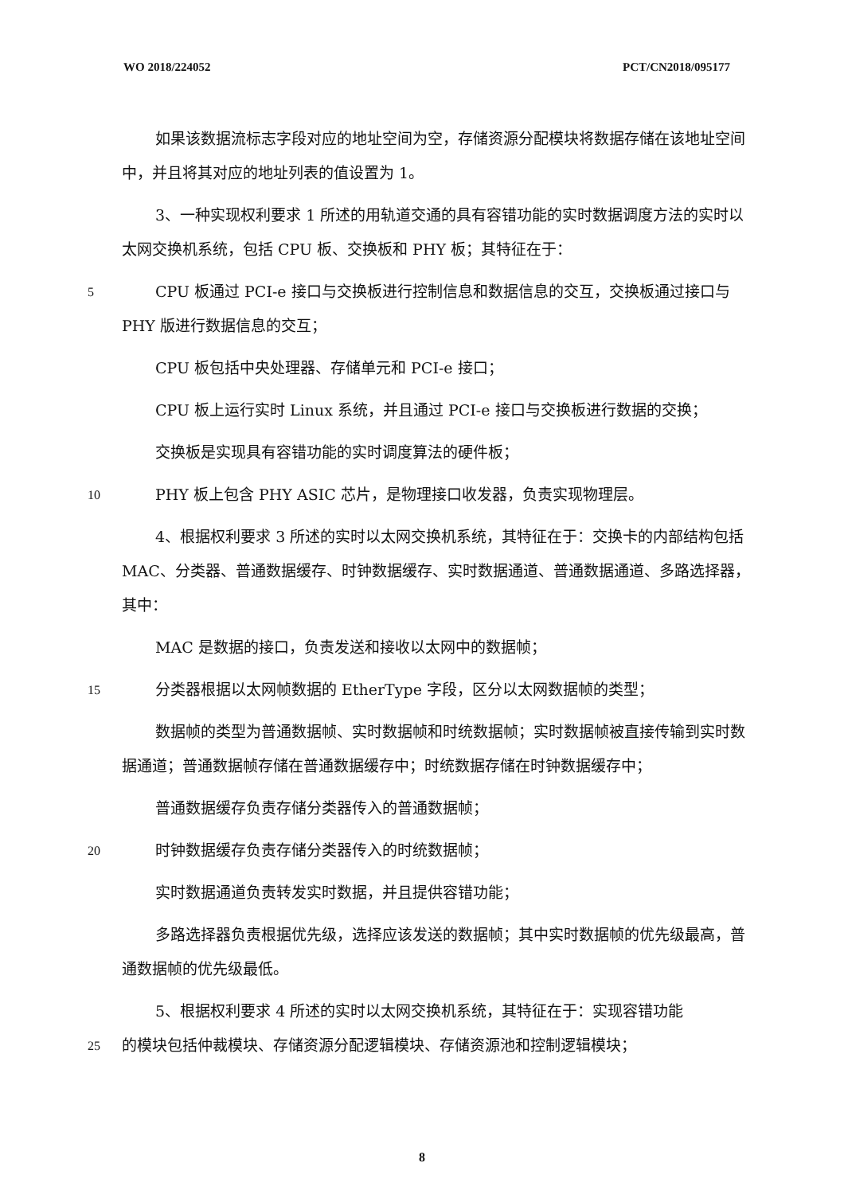WO 2018/224052 PCT/CN2018/095177
如果该数据流标志字段对应的地址空间为空，存储资源分配模块将数据存储在该地址空间中，并且将其对应的地址列表的值设置为 1。
3、一种实现权利要求 1 所述的用轨道交通的具有容错功能的实时数据调度方法的实时以太网交换机系统，包括 CPU 板、交换板和 PHY 板；其特征在于：
5 CPU 板通过 PCI-e 接口与交换板进行控制信息和数据信息的交互，交换板通过接口与 PHY 版进行数据信息的交互；
CPU 板包括中央处理器、存储单元和 PCI-e 接口；
CPU 板上运行实时 Linux 系统，并且通过 PCI-e 接口与交换板进行数据的交换；
交换板是实现具有容错功能的实时调度算法的硬件板；
10 PHY 板上包含 PHY ASIC 芯片，是物理接口收发器，负责实现物理层。
4、根据权利要求 3 所述的实时以太网交换机系统，其特征在于：交换卡的内部结构包括 MAC、分类器、普通数据缓存、时钟数据缓存、实时数据通道、普通数据通道、多路选择器，其中：
MAC 是数据的接口，负责发送和接收以太网中的数据帧；
15 分类器根据以太网帧数据的 EtherType 字段，区分以太网数据帧的类型；
数据帧的类型为普通数据帧、实时数据帧和时统数据帧；实时数据帧被直接传输到实时数据通道；普通数据帧存储在普通数据缓存中；时统数据存储在时钟数据缓存中；
普通数据缓存负责存储分类器传入的普通数据帧；
20 时钟数据缓存负责存储分类器传入的时统数据帧；
实时数据通道负责转发实时数据，并且提供容错功能；
多路选择器负责根据优先级，选择应该发送的数据帧；其中实时数据帧的优先级最高，普通数据帧的优先级最低。
5、根据权利要求 4 所述的实时以太网交换机系统，其特征在于：实现容错功能
25 的模块包括仲裁模块、存储资源分配逻辑模块、存储资源池和控制逻辑模块；
8